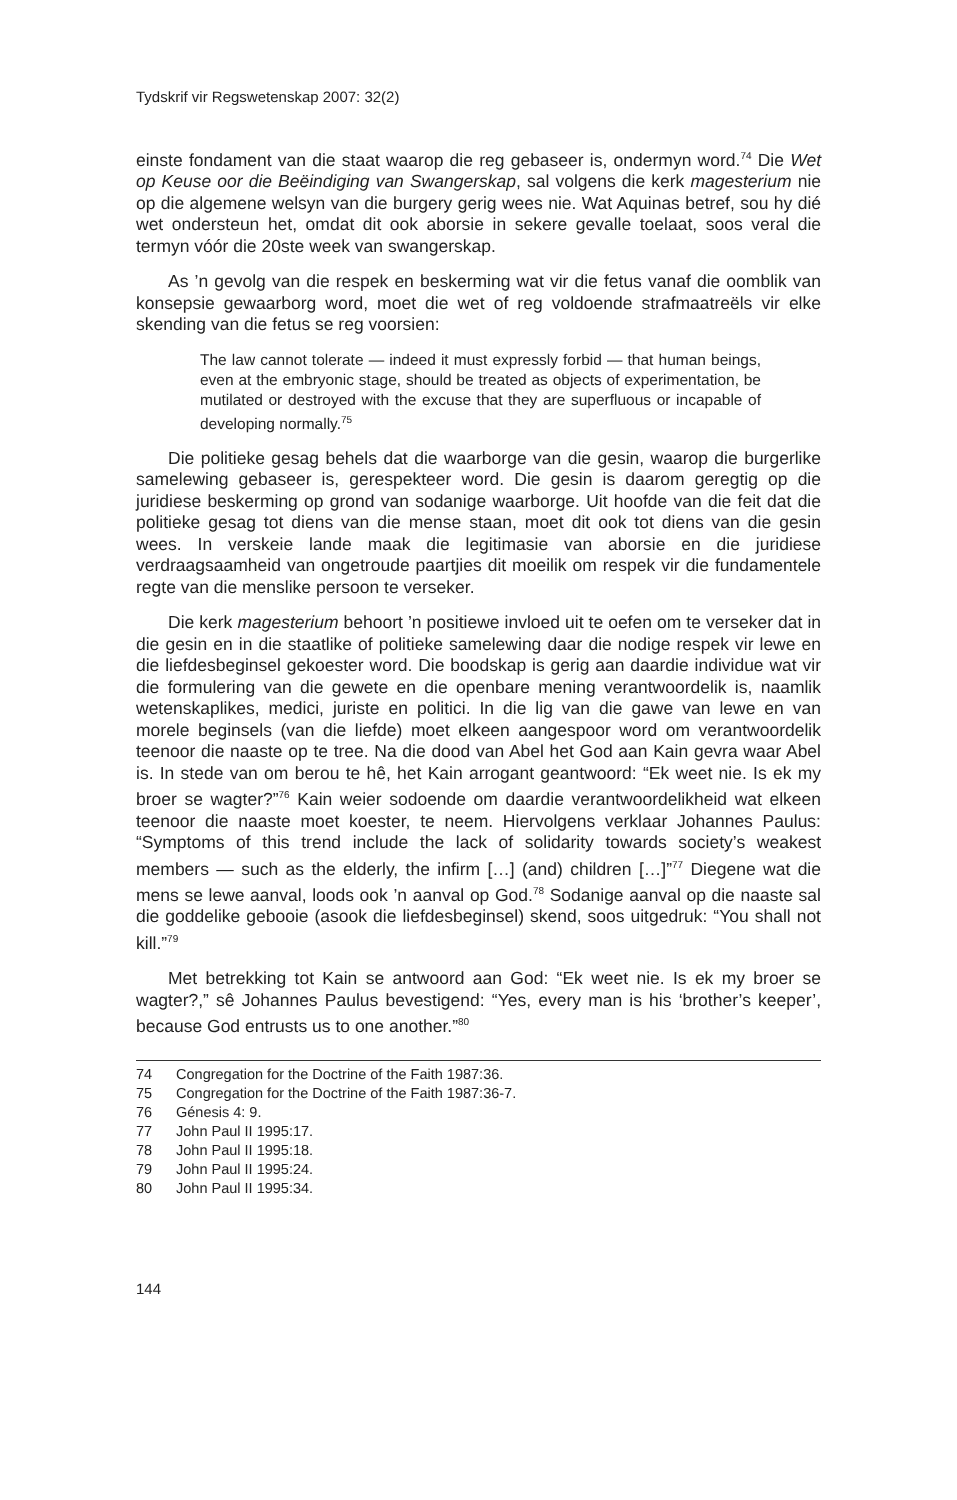Tydskrif vir Regswetenskap 2007: 32(2)
einste fondament van die staat waarop die reg gebaseer is, ondermyn word.<sup>74</sup> Die Wet op Keuse oor die Beëindiging van Swangerskap, sal volgens die kerk magesterium nie op die algemene welsyn van die burgery gerig wees nie. Wat Aquinas betref, sou hy dié wet ondersteun het, omdat dit ook aborsie in sekere gevalle toelaat, soos veral die termyn vóór die 20ste week van swangerskap.
As ’n gevolg van die respek en beskerming wat vir die fetus vanaf die oomblik van konsepsie gewaarborg word, moet die wet of reg voldoende strafmaatreëls vir elke skending van die fetus se reg voorsien:
The law cannot tolerate — indeed it must expressly forbid — that human beings, even at the embryonic stage, should be treated as objects of experimentation, be mutilated or destroyed with the excuse that they are superfluous or incapable of developing normally.<sup>75</sup>
Die politieke gesag behels dat die waarborge van die gesin, waarop die burgerlike samelewing gebaseer is, gerespekteer word. Die gesin is daarom geregtig op die juridiese beskerming op grond van sodanige waarborge. Uit hoofde van die feit dat die politieke gesag tot diens van die mense staan, moet dit ook tot diens van die gesin wees. In verskeie lande maak die legitimasie van aborsie en die juridiese verdraagsaamheid van ongetroude paartjies dit moeilik om respek vir die fundamentele regte van die menslike persoon te verseker.
Die kerk magesterium behoort ’n positiewe invloed uit te oefen om te verseker dat in die gesin en in die staatlike of politieke samelewing daar die nodige respek vir lewe en die liefdesbeginsel gekoester word. Die boodskap is gerig aan daardie individue wat vir die formulering van die gewete en die openbare mening verantwoordelik is, naamlik wetenskaplikes, medici, juriste en politici. In die lig van die gawe van lewe en van morele beginsels (van die liefde) moet elkeen aangespoor word om verantwoordelik teenoor die naaste op te tree. Na die dood van Abel het God aan Kain gevra waar Abel is. In stede van om berou te hê, het Kain arrogant geantwoord: “Ek weet nie. Is ek my broer se wagter?”<sup>76</sup> Kain weier sodoende om daardie verantwoordelikheid wat elkeen teenoor die naaste moet koester, te neem. Hiervolgens verklaar Johannes Paulus: “Symptoms of this trend include the lack of solidarity towards society’s weakest members — such as the elderly, the infirm […] (and) children […]”<sup>77</sup> Diegene wat die mens se lewe aanval, loods ook ’n aanval op God.<sup>78</sup> Sodanige aanval op die naaste sal die goddelike gebooie (asook die liefdesbeginsel) skend, soos uitgedruk: “You shall not kill.”<sup>79</sup>
Met betrekking tot Kain se antwoord aan God: “Ek weet nie. Is ek my broer se wagter?,” sê Johannes Paulus bevestigend: “Yes, every man is his ‘brother’s keeper’, because God entrusts us to one another.”<sup>80</sup>
74 Congregation for the Doctrine of the Faith 1987:36.
75 Congregation for the Doctrine of the Faith 1987:36-7.
76 Génesis 4: 9.
77 John Paul II 1995:17.
78 John Paul II 1995:18.
79 John Paul II 1995:24.
80 John Paul II 1995:34.
144